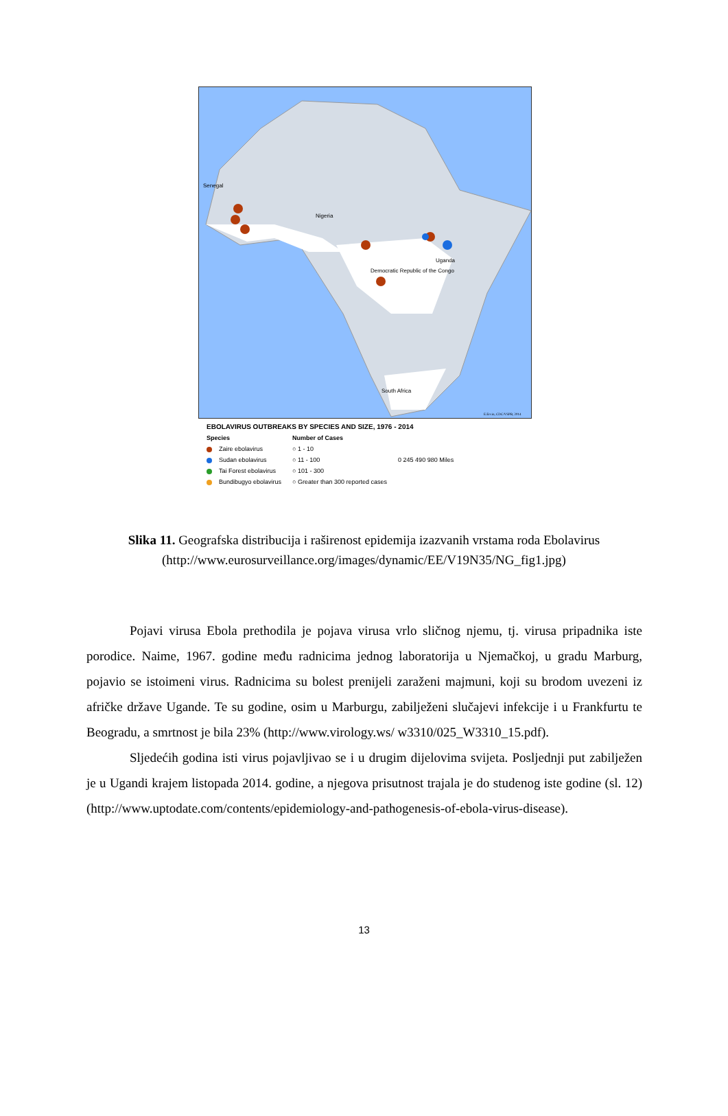Senegal
Nigeria
South Africa
Democratic Republic of the Congo
Uganda
E.Ervin, CDC/VSPB, 2014
EBOLAVIRUS OUTBREAKS BY SPECIES AND SIZE, 1976 - 2014
Species
Zaire ebolavirus
Sudan ebolavirus
Tai Forest ebolavirus
Bundibugyo ebolavirus
Number of Cases
○ 1 - 10
○ 11 - 100
○ 101 - 300
○ Greater than 300 reported cases
0 245 490 980 Miles
Slika 11. Geografska distribucija i raširenost epidemija izazvanih vrstama roda Ebolavirus (http://www.eurosurveillance.org/images/dynamic/EE/V19N35/NG_fig1.jpg)
Pojavi virusa Ebola prethodila je pojava virusa vrlo sličnog njemu, tj. virusa pripadnika iste porodice. Naime, 1967. godine među radnicima jednog laboratorija u Njemačkoj, u gradu Marburg, pojavio se istoimeni virus. Radnicima su bolest prenijeli zaraženi majmuni, koji su brodom uvezeni iz afričke države Ugande. Te su godine, osim u Marburgu, zabilježeni slučajevi infekcije i u Frankfurtu te Beogradu, a smrtnost je bila 23% (http://www.virology.ws/ w3310/025_W3310_15.pdf).
Sljedećih godina isti virus pojavljivao se i u drugim dijelovima svijeta. Posljednji put zabilježen je u Ugandi krajem listopada 2014. godine, a njegova prisutnost trajala je do studenog iste godine (sl. 12) (http://www.uptodate.com/contents/epidemiology-and-pathogenesis-of-ebola-virus-disease).
13